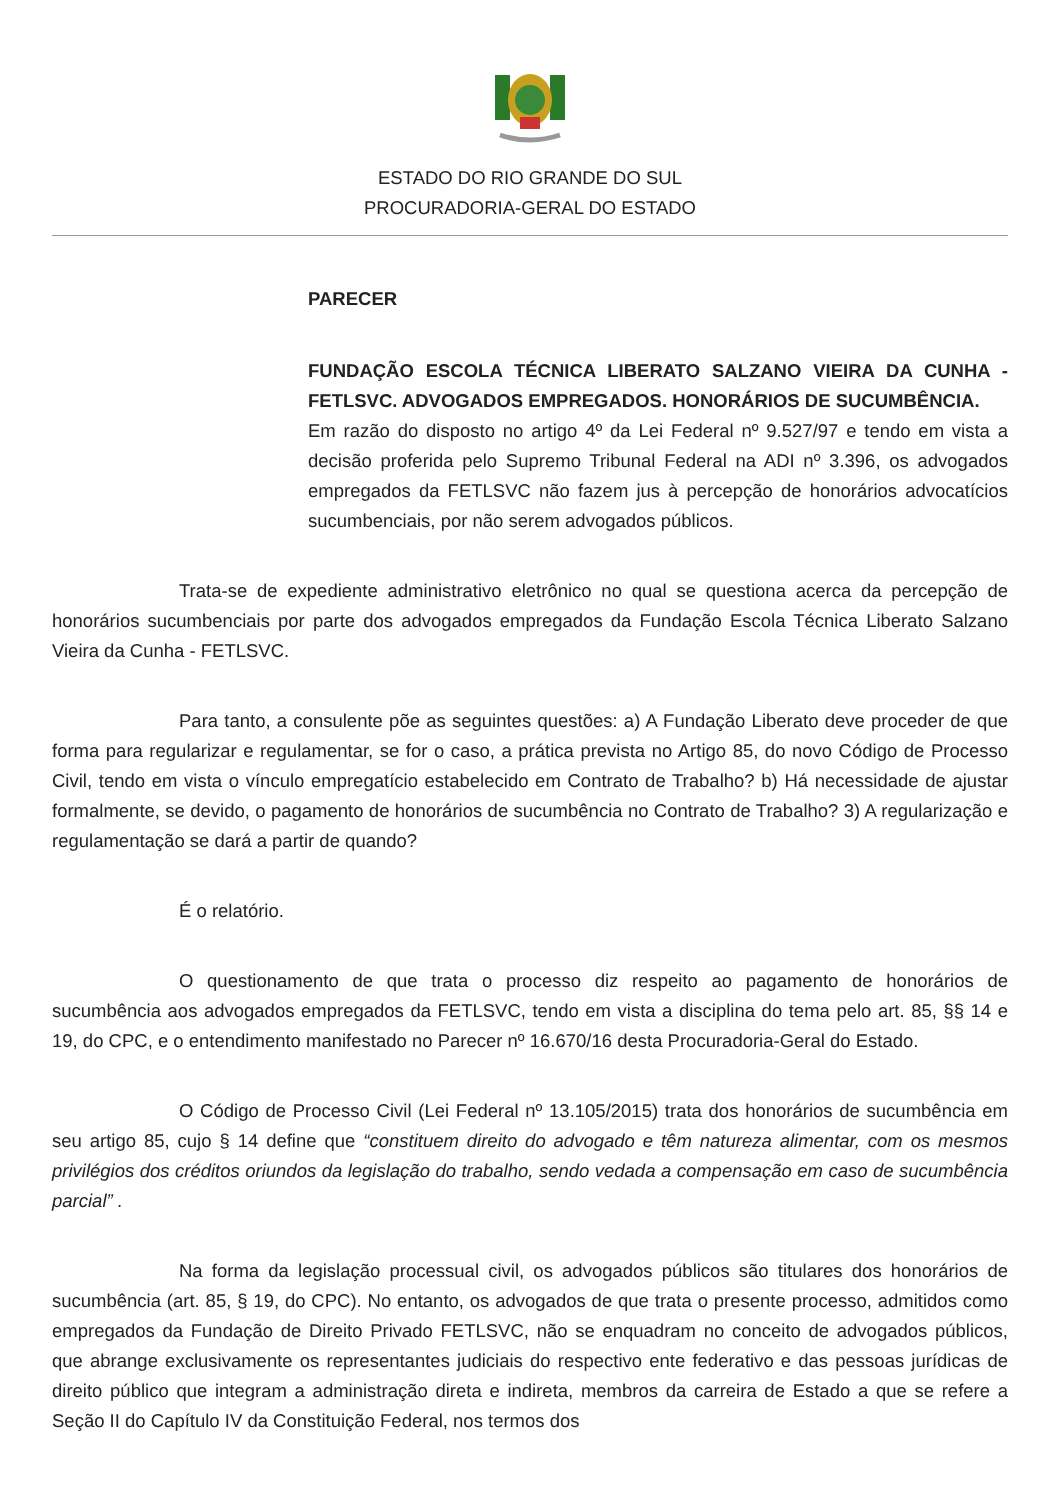ESTADO DO RIO GRANDE DO SUL
PROCURADORIA-GERAL DO ESTADO
PARECER
FUNDAÇÃO ESCOLA TÉCNICA LIBERATO SALZANO VIEIRA DA CUNHA - FETLSVC. ADVOGADOS EMPREGADOS. HONORÁRIOS DE SUCUMBÊNCIA.
Em razão do disposto no artigo 4º da Lei Federal nº 9.527/97 e tendo em vista a decisão proferida pelo Supremo Tribunal Federal na ADI nº 3.396, os advogados empregados da FETLSVC não fazem jus à percepção de honorários advocatícios sucumbenciais, por não serem advogados públicos.
Trata-se de expediente administrativo eletrônico no qual se questiona acerca da percepção de honorários sucumbenciais por parte dos advogados empregados da Fundação Escola Técnica Liberato Salzano Vieira da Cunha - FETLSVC.
Para tanto, a consulente põe as seguintes questões: a) A Fundação Liberato deve proceder de que forma para regularizar e regulamentar, se for o caso, a prática prevista no Artigo 85, do novo Código de Processo Civil, tendo em vista o vínculo empregatício estabelecido em Contrato de Trabalho? b) Há necessidade de ajustar formalmente, se devido, o pagamento de honorários de sucumbência no Contrato de Trabalho? 3) A regularização e regulamentação se dará a partir de quando?
É o relatório.
O questionamento de que trata o processo diz respeito ao pagamento de honorários de sucumbência aos advogados empregados da FETLSVC, tendo em vista a disciplina do tema pelo art. 85, §§ 14 e 19, do CPC, e o entendimento manifestado no Parecer nº 16.670/16 desta Procuradoria-Geral do Estado.
O Código de Processo Civil (Lei Federal nº 13.105/2015) trata dos honorários de sucumbência em seu artigo 85, cujo § 14 define que “constituem direito do advogado e têm natureza alimentar, com os mesmos privilégios dos créditos oriundos da legislação do trabalho, sendo vedada a compensação em caso de sucumbência parcial” .
Na forma da legislação processual civil, os advogados públicos são titulares dos honorários de sucumbência (art. 85, § 19, do CPC). No entanto, os advogados de que trata o presente processo, admitidos como empregados da Fundação de Direito Privado FETLSVC, não se enquadram no conceito de advogados públicos, que abrange exclusivamente os representantes judiciais do respectivo ente federativo e das pessoas jurídicas de direito público que integram a administração direta e indireta, membros da carreira de Estado a que se refere a Seção II do Capítulo IV da Constituição Federal, nos termos dos